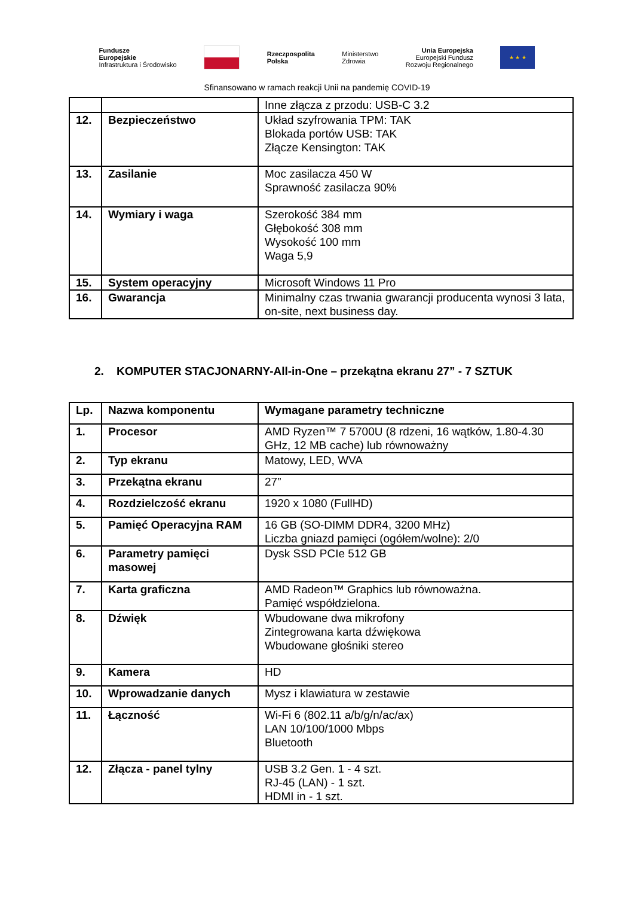Fundusze
Europejskie
Infrastruktura i Środowisko
Rzeczpospolita
Polska
Ministerstwo
Zdrowia
Unia Europejska
Europejski Fundusz
Rozwoju Regionalnego
★ ★ ★
Sfinansowano w ramach reakcji Unii na pandemię COVID-19
| | | Inne złącza z przodu: USB-C 3.2 |
| 12. | Bezpieczeństwo | Układ szyfrowania TPM: TAK Blokada portów USB: TAK Złącze Kensington: TAK |
| 13. | Zasilanie | Moc zasilacza 450 W Sprawność zasilacza 90% |
| 14. | Wymiary i waga | Szerokość 384 mm Głębokość 308 mm Wysokość 100 mm Waga 5,9 |
| 15. | System operacyjny | Microsoft Windows 11 Pro |
| 16. | Gwarancja | Minimalny czas trwania gwarancji producenta wynosi 3 lata, on-site, next business day. |
2. KOMPUTER STACJONARNY-All-in-One – przekątna ekranu 27” - 7 SZTUK
| Lp. | Nazwa komponentu | Wymagane parametry techniczne |
| 1. | Procesor | AMD Ryzen™ 7 5700U (8 rdzeni, 16 wątków, 1.80-4.30 GHz, 12 MB cache) lub równoważny |
| 2. | Typ ekranu | Matowy, LED, WVA |
| 3. | Przekątna ekranu | 27” |
| 4. | Rozdzielczość ekranu | 1920 x 1080 (FullHD) |
| 5. | Pamięć Operacyjna RAM | 16 GB (SO-DIMM DDR4, 3200 MHz) Liczba gniazd pamięci (ogółem/wolne): 2/0 |
| 6. | Parametry pamięci masowej | Dysk SSD PCIe 512 GB |
| 7. | Karta graficzna | AMD Radeon™ Graphics lub równoważna. Pamięć współdzielona. |
| 8. | Dźwięk | Wbudowane dwa mikrofony Zintegrowana karta dźwiękowa Wbudowane głośniki stereo |
| 9. | Kamera | HD |
| 10. | Wprowadzanie danych | Mysz i klawiatura w zestawie |
| 11. | Łączność | Wi-Fi 6 (802.11 a/b/g/n/ac/ax) LAN 10/100/1000 Mbps Bluetooth |
| 12. | Złącza - panel tylny | USB 3.2 Gen. 1 - 4 szt. RJ-45 (LAN) - 1 szt. HDMI in - 1 szt. |